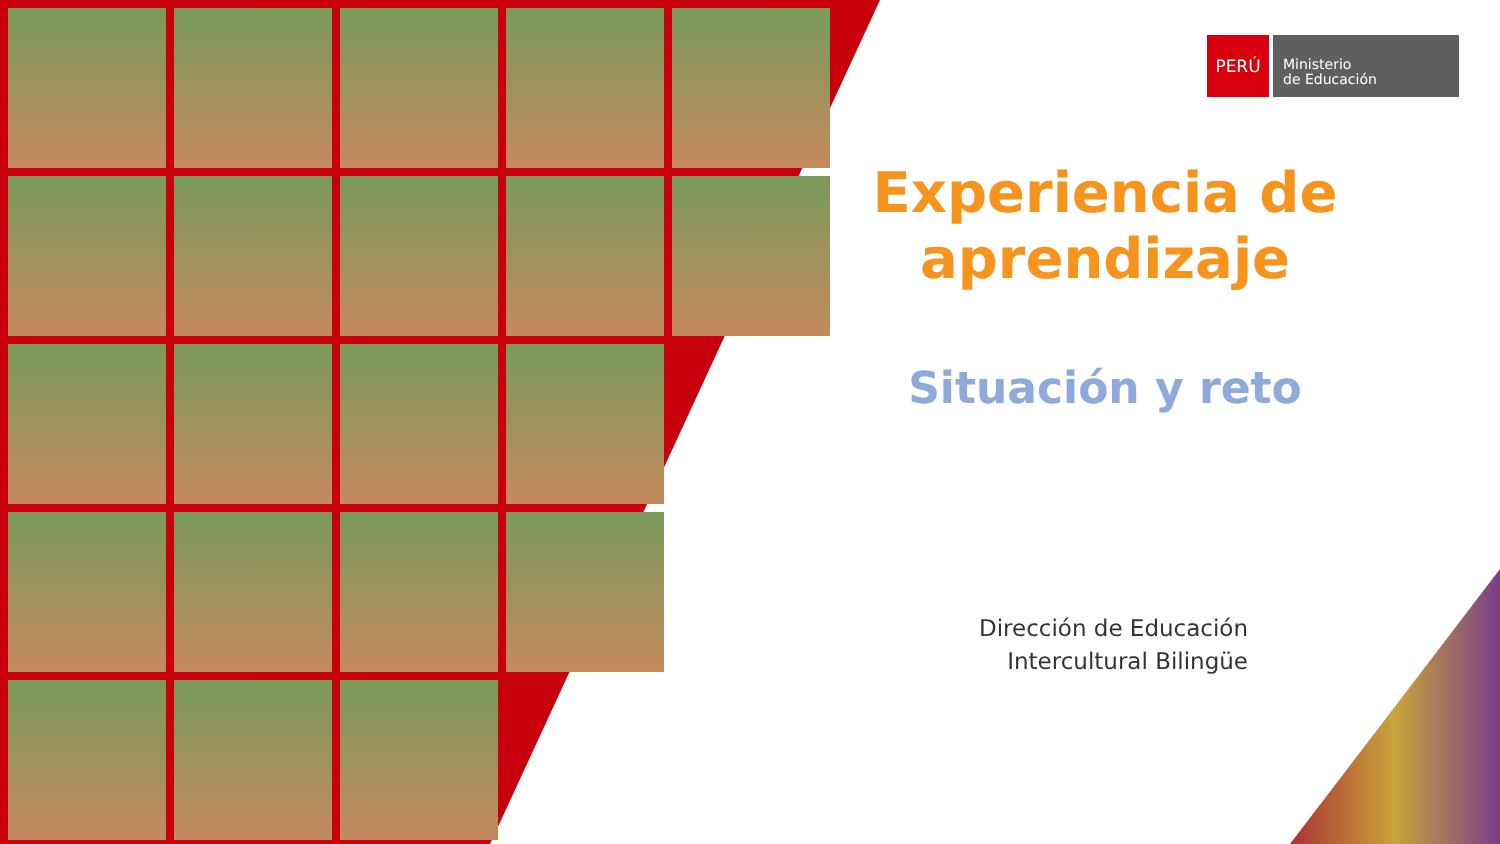PERÚ
Ministerio
de Educación
Experiencia de aprendizaje
Situación y reto
Dirección de Educación
Intercultural Bilingüe